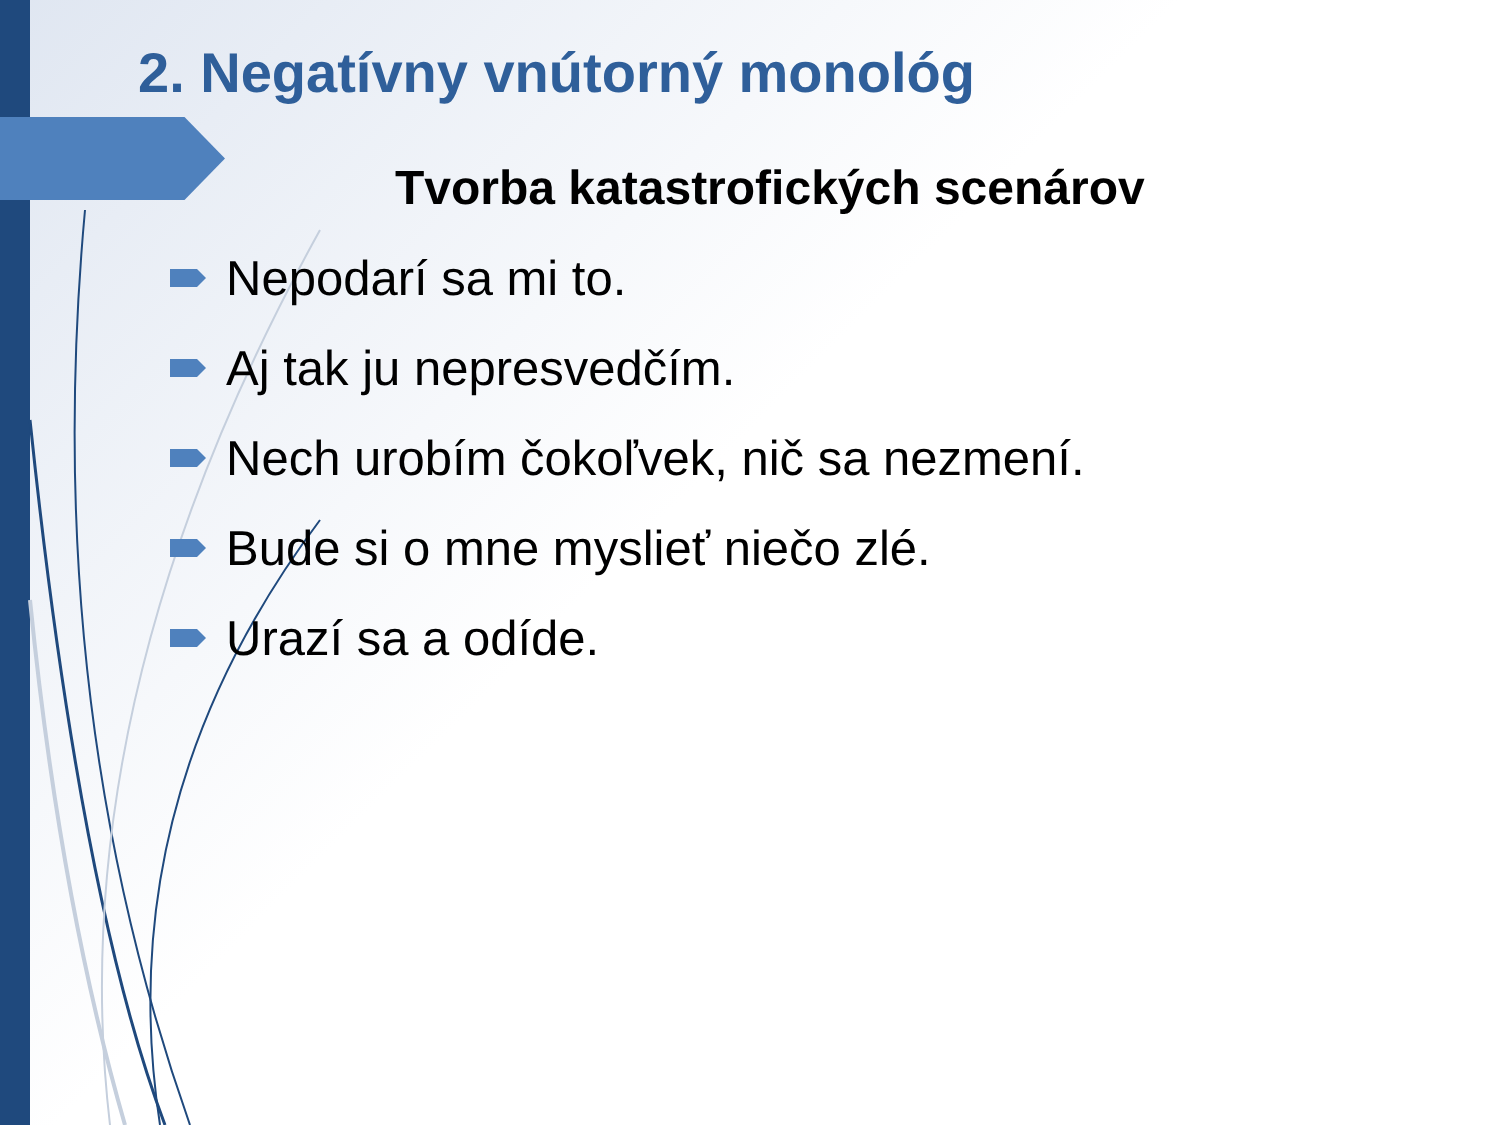2. Negatívny vnútorný monológ
Tvorba katastrofických scenárov
Nepodarí sa mi to.
Aj tak ju nepresvedčím.
Nech urobím čokoľvek, nič sa nezmení.
Bude si o mne myslieť niečo zlé.
Urazí sa a odíde.